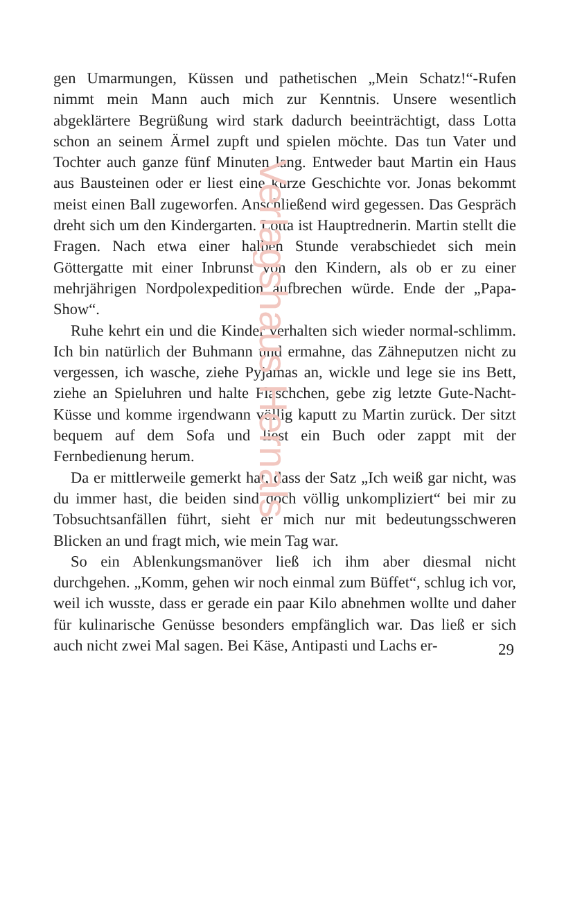Verlagshaus Hernals
gen Umarmungen, Küssen und pathetischen „Mein Schatz!“-Rufen nimmt mein Mann auch mich zur Kenntnis. Unsere wesentlich abgeklärtere Begrüßung wird stark dadurch beeinträchtigt, dass Lotta schon an seinem Ärmel zupft und spielen möchte. Das tun Vater und Tochter auch ganze fünf Minuten lang. Entweder baut Martin ein Haus aus Bausteinen oder er liest eine kurze Geschichte vor. Jonas bekommt meist einen Ball zugeworfen. Anschließend wird gegessen. Das Gespräch dreht sich um den Kindergarten. Lotta ist Hauptrednerin. Martin stellt die Fragen. Nach etwa einer halben Stunde verabschiedet sich mein Göttergatte mit einer Inbrunst von den Kindern, als ob er zu einer mehrjährigen Nordpolexpedition aufbrechen würde. Ende der „Papa-Show“.
Ruhe kehrt ein und die Kinder verhalten sich wieder normal-schlimm. Ich bin natürlich der Buhmann und ermahne, das Zähneputzen nicht zu vergessen, ich wasche, ziehe Pyjamas an, wickle und lege sie ins Bett, ziehe an Spieluhren und halte Fläschchen, gebe zig letzte Gute-Nacht-Küsse und komme irgendwann völlig kaputt zu Martin zurück. Der sitzt bequem auf dem Sofa und liest ein Buch oder zappt mit der Fernbedienung herum.
Da er mittlerweile gemerkt hat, dass der Satz „Ich weiß gar nicht, was du immer hast, die beiden sind doch völlig unkompliziert“ bei mir zu Tobsuchtsanfällen führt, sieht er mich nur mit bedeutungsschweren Blicken an und fragt mich, wie mein Tag war.
So ein Ablenkungsmanöver ließ ich ihm aber diesmal nicht durchgehen. „Komm, gehen wir noch einmal zum Büffet“, schlug ich vor, weil ich wusste, dass er gerade ein paar Kilo abnehmen wollte und daher für kulinarische Genüsse besonders empfänglich war. Das ließ er sich auch nicht zwei Mal sagen. Bei Käse, Antipasti und Lachs er-
29